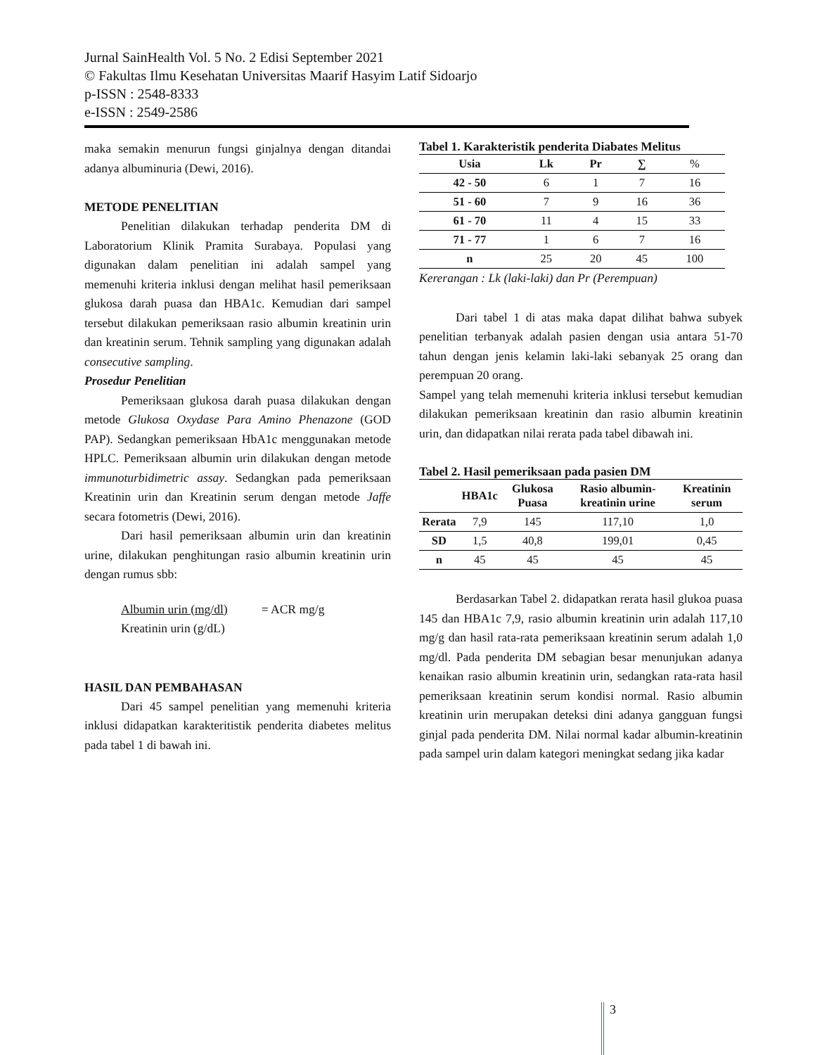Jurnal SainHealth Vol. 5 No. 2 Edisi September 2021
© Fakultas Ilmu Kesehatan Universitas Maarif Hasyim Latif Sidoarjo
p-ISSN : 2548-8333
e-ISSN : 2549-2586
maka semakin menurun fungsi ginjalnya dengan ditandai adanya albuminuria (Dewi, 2016).
METODE PENELITIAN
Penelitian dilakukan terhadap penderita DM di Laboratorium Klinik Pramita Surabaya. Populasi yang digunakan dalam penelitian ini adalah sampel yang memenuhi kriteria inklusi dengan melihat hasil pemeriksaan glukosa darah puasa dan HBA1c. Kemudian dari sampel tersebut dilakukan pemeriksaan rasio albumin kreatinin urin dan kreatinin serum. Tehnik sampling yang digunakan adalah consecutive sampling.
Prosedur Penelitian
Pemeriksaan glukosa darah puasa dilakukan dengan metode Glukosa Oxydase Para Amino Phenazone (GOD PAP). Sedangkan pemeriksaan HbA1c menggunakan metode HPLC. Pemeriksaan albumin urin dilakukan dengan metode immunoturbidimetric assay. Sedangkan pada pemeriksaan Kreatinin urin dan Kreatinin serum dengan metode Jaffe secara fotometris (Dewi, 2016).
Dari hasil pemeriksaan albumin urin dan kreatinin urine, dilakukan penghitungan rasio albumin kreatinin urin dengan rumus sbb:
Albumin urin (mg/dl) = ACR mg/g
Kreatinin urin (g/dL)
HASIL DAN PEMBAHASAN
Dari 45 sampel penelitian yang memenuhi kriteria inklusi didapatkan karakteritistik penderita diabetes melitus pada tabel 1 di bawah ini.
Tabel 1. Karakteristik penderita Diabates Melitus
| Usia | Lk | Pr | ∑ | % |
| 42 - 50 | 6 | 1 | 7 | 16 |
| 51 - 60 | 7 | 9 | 16 | 36 |
| 61 - 70 | 11 | 4 | 15 | 33 |
| 71 - 77 | 1 | 6 | 7 | 16 |
| n | 25 | 20 | 45 | 100 |
Kererangan : Lk (laki-laki) dan Pr (Perempuan)
Dari tabel 1 di atas maka dapat dilihat bahwa subyek penelitian terbanyak adalah pasien dengan usia antara 51-70 tahun dengan jenis kelamin laki-laki sebanyak 25 orang dan perempuan 20 orang.
Sampel yang telah memenuhi kriteria inklusi tersebut kemudian dilakukan pemeriksaan kreatinin dan rasio albumin kreatinin urin, dan didapatkan nilai rerata pada tabel dibawah ini.
Tabel 2. Hasil pemeriksaan pada pasien DM
| | HBA1c | Glukosa Puasa | Rasio albumin-kreatinin urine | Kreatinin serum |
| --- | --- | --- | --- | --- |
| Rerata | 7,9 | 145 | 117,10 | 1,0 |
| SD | 1,5 | 40,8 | 199,01 | 0,45 |
| n | 45 | 45 | 45 | 45 |
Berdasarkan Tabel 2. didapatkan rerata hasil glukoa puasa 145 dan HBA1c 7,9, rasio albumin kreatinin urin adalah 117,10 mg/g dan hasil rata-rata pemeriksaan kreatinin serum adalah 1,0 mg/dl. Pada penderita DM sebagian besar menunjukan adanya kenaikan rasio albumin kreatinin urin, sedangkan rata-rata hasil pemeriksaan kreatinin serum kondisi normal. Rasio albumin kreatinin urin merupakan deteksi dini adanya gangguan fungsi ginjal pada penderita DM. Nilai normal kadar albumin-kreatinin pada sampel urin dalam kategori meningkat sedang jika kadar
3